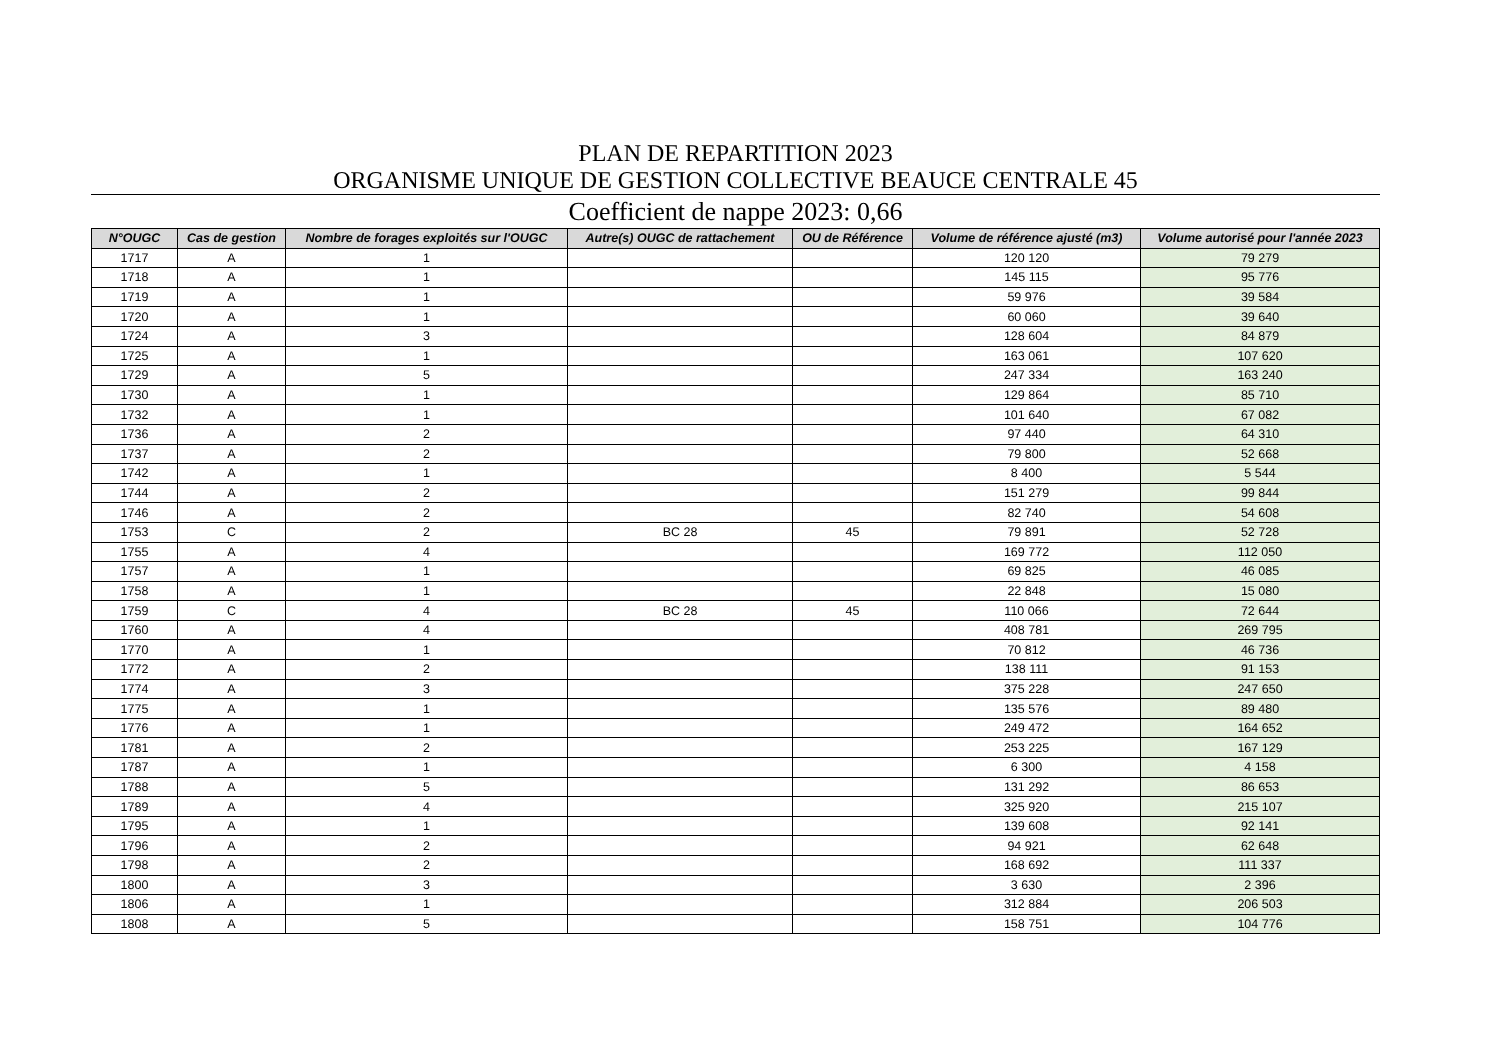PLAN DE REPARTITION 2023
ORGANISME UNIQUE DE GESTION COLLECTIVE BEAUCE CENTRALE 45
Coefficient de nappe 2023: 0,66
| N°OUGC | Cas de gestion | Nombre de forages exploités sur l'OUGC | Autre(s) OUGC de rattachement | OU de Référence | Volume de référence ajusté (m3) | Volume autorisé pour l'année 2023 |
| --- | --- | --- | --- | --- | --- | --- |
| 1717 | A | 1 | | | 120 120 | 79 279 |
| 1718 | A | 1 | | | 145 115 | 95 776 |
| 1719 | A | 1 | | | 59 976 | 39 584 |
| 1720 | A | 1 | | | 60 060 | 39 640 |
| 1724 | A | 3 | | | 128 604 | 84 879 |
| 1725 | A | 1 | | | 163 061 | 107 620 |
| 1729 | A | 5 | | | 247 334 | 163 240 |
| 1730 | A | 1 | | | 129 864 | 85 710 |
| 1732 | A | 1 | | | 101 640 | 67 082 |
| 1736 | A | 2 | | | 97 440 | 64 310 |
| 1737 | A | 2 | | | 79 800 | 52 668 |
| 1742 | A | 1 | | | 8 400 | 5 544 |
| 1744 | A | 2 | | | 151 279 | 99 844 |
| 1746 | A | 2 | | | 82 740 | 54 608 |
| 1753 | C | 2 | BC 28 | 45 | 79 891 | 52 728 |
| 1755 | A | 4 | | | 169 772 | 112 050 |
| 1757 | A | 1 | | | 69 825 | 46 085 |
| 1758 | A | 1 | | | 22 848 | 15 080 |
| 1759 | C | 4 | BC 28 | 45 | 110 066 | 72 644 |
| 1760 | A | 4 | | | 408 781 | 269 795 |
| 1770 | A | 1 | | | 70 812 | 46 736 |
| 1772 | A | 2 | | | 138 111 | 91 153 |
| 1774 | A | 3 | | | 375 228 | 247 650 |
| 1775 | A | 1 | | | 135 576 | 89 480 |
| 1776 | A | 1 | | | 249 472 | 164 652 |
| 1781 | A | 2 | | | 253 225 | 167 129 |
| 1787 | A | 1 | | | 6 300 | 4 158 |
| 1788 | A | 5 | | | 131 292 | 86 653 |
| 1789 | A | 4 | | | 325 920 | 215 107 |
| 1795 | A | 1 | | | 139 608 | 92 141 |
| 1796 | A | 2 | | | 94 921 | 62 648 |
| 1798 | A | 2 | | | 168 692 | 111 337 |
| 1800 | A | 3 | | | 3 630 | 2 396 |
| 1806 | A | 1 | | | 312 884 | 206 503 |
| 1808 | A | 5 | | | 158 751 | 104 776 |